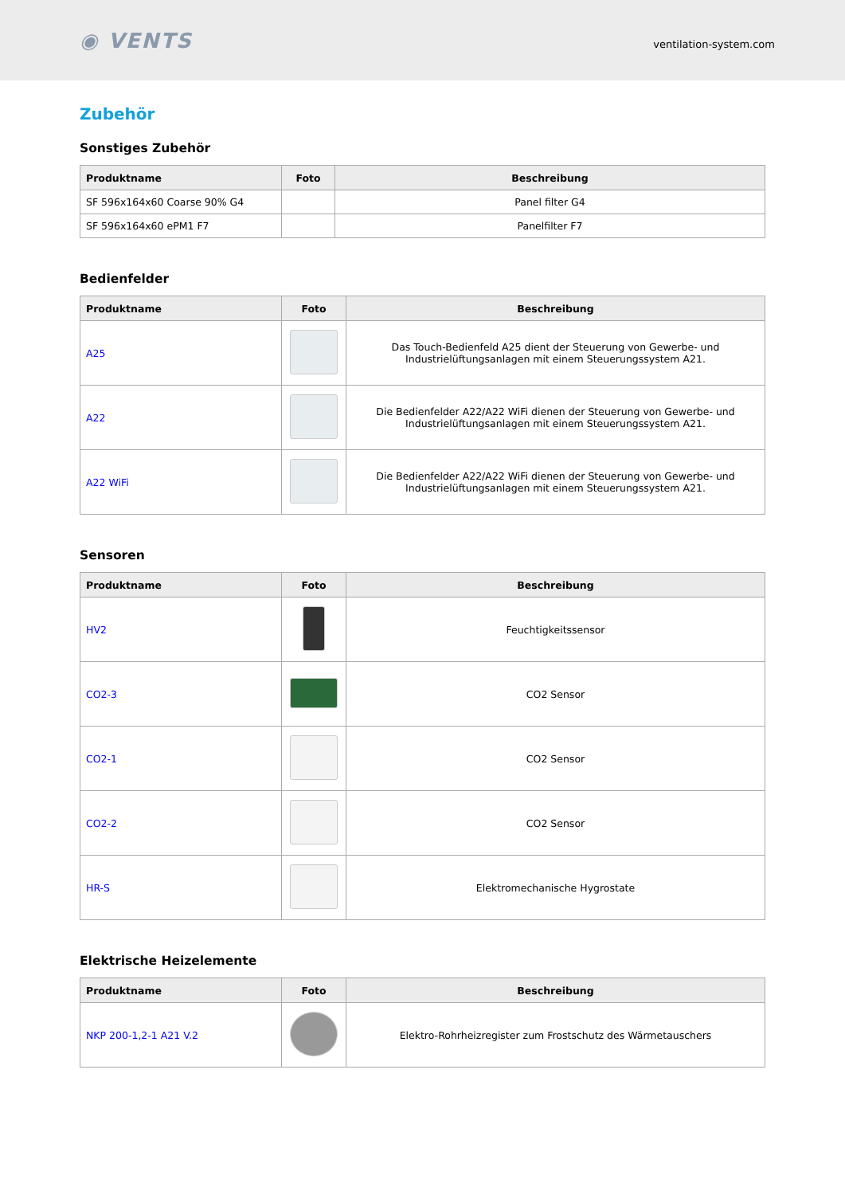◉ VENTS
ventilation-system.com
Zubehör
Sonstiges Zubehör
| Produktname | Foto | Beschreibung |
| --- | --- | --- |
| SF 596x164x60 Coarse 90% G4 | | Panel filter G4 |
| SF 596x164x60 ePM1 F7 | | Panelfilter F7 |
Bedienfelder
| Produktname | Foto | Beschreibung |
| --- | --- | --- |
| A25 | | Das Touch-Bedienfeld A25 dient der Steuerung von Gewerbe- und Industrielüftungsanlagen mit einem Steuerungssystem A21. |
| A22 | | Die Bedienfelder A22/A22 WiFi dienen der Steuerung von Gewerbe- und Industrielüftungsanlagen mit einem Steuerungssystem A21. |
| A22 WiFi | | Die Bedienfelder A22/A22 WiFi dienen der Steuerung von Gewerbe- und Industrielüftungsanlagen mit einem Steuerungssystem A21. |
Sensoren
| Produktname | Foto | Beschreibung |
| --- | --- | --- |
| HV2 | | Feuchtigkeitssensor |
| CO2-3 | | CO2 Sensor |
| CO2-1 | | CO2 Sensor |
| CO2-2 | | CO2 Sensor |
| HR-S | | Elektromechanische Hygrostate |
Elektrische Heizelemente
| Produktname | Foto | Beschreibung |
| --- | --- | --- |
| NKP 200-1,2-1 A21 V.2 | | Elektro-Rohrheizregister zum Frostschutz des Wärmetauschers |